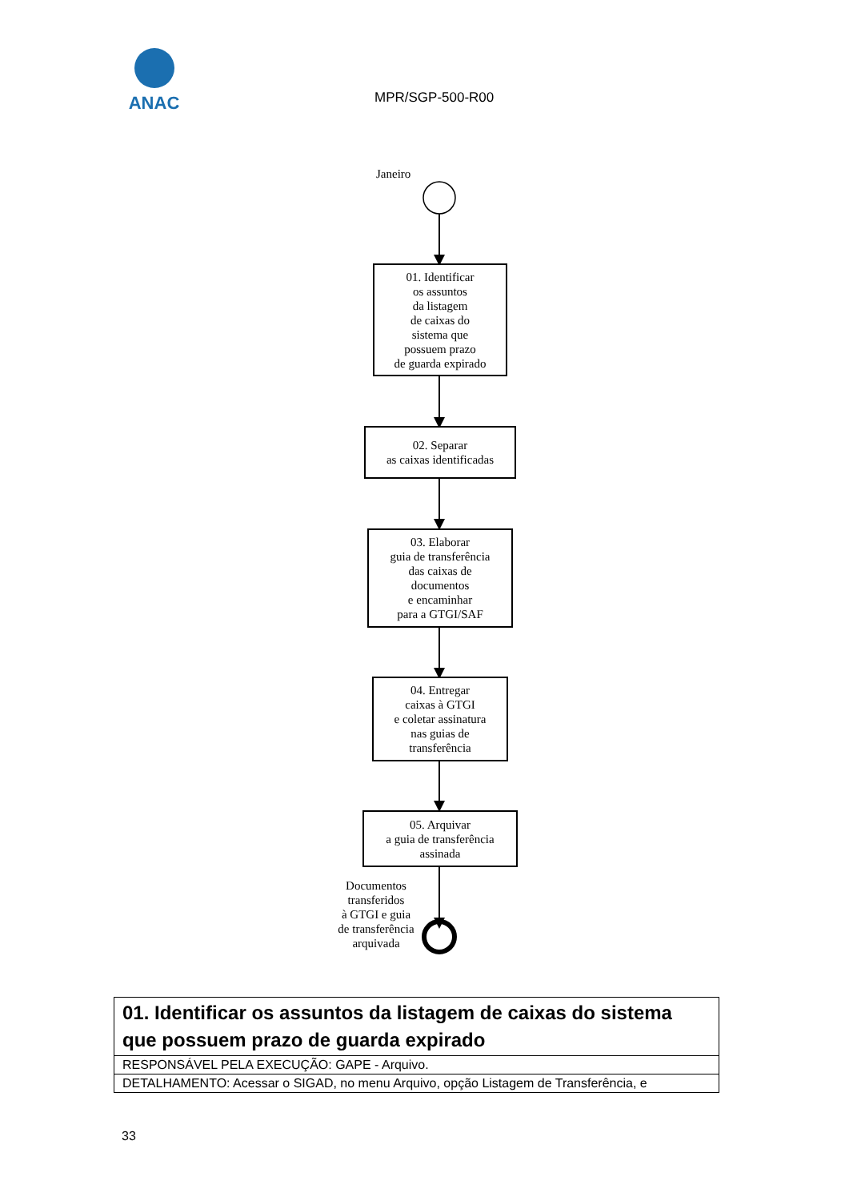ANAC
MPR/SGP-500-R00
Janeiro
01. Identificar
os assuntos
da listagem
de caixas do
sistema que
possuem prazo
de guarda expirado
02. Separar
as caixas identificadas
03. Elaborar
guia de transferência
das caixas de
documentos
e encaminhar
para a GTGI/SAF
04. Entregar
caixas à GTGI
e coletar assinatura
nas guias de
transferência
05. Arquivar
a guia de transferência
assinada
Documentos
transferidos
à GTGI e guia
de transferência
arquivada
| 01. Identificar os assuntos da listagem de caixas do sistema que possuem prazo de guarda expirado |
| RESPONSÁVEL PELA EXECUÇÃO: GAPE - Arquivo. |
| DETALHAMENTO: Acessar o SIGAD, no menu Arquivo, opção Listagem de Transferência, e |
33